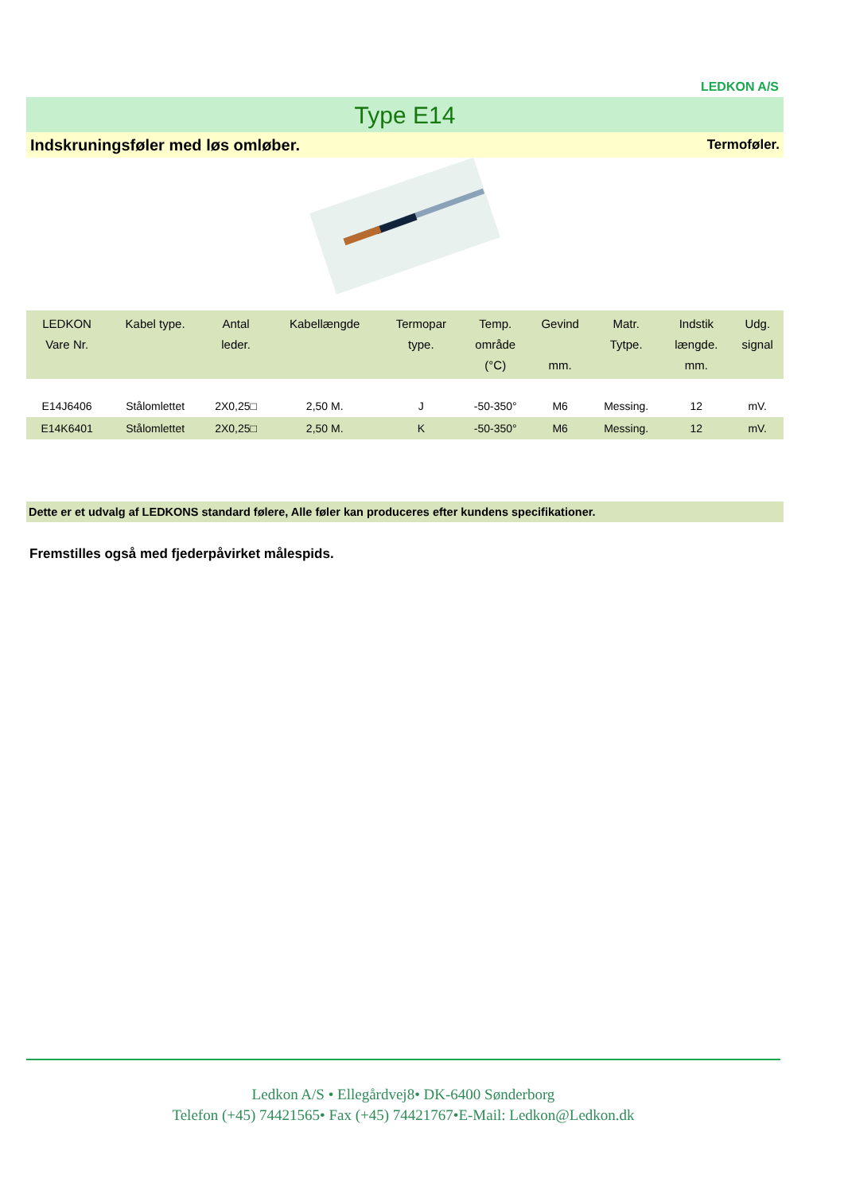LEDKON A/S
Type E14
Indskruningsføler med løs omløber. Termoføler.
| LEDKON Vare Nr. | Kabel type. | Antal leder. | Kabellængde | Termopar type. | Temp. område (°C) | Gevind mm. | Matr. Tytpe. | Indstik længde. mm. | Udg. signal |
| --- | --- | --- | --- | --- | --- | --- | --- | --- | --- |
| E14J6406 | Stålomlettet | 2X0,25□ | 2,50 M. | J | -50-350° | M6 | Messing. | 12 | mV. |
| E14K6401 | Stålomlettet | 2X0,25□ | 2,50 M. | K | -50-350° | M6 | Messing. | 12 | mV. |
Dette er et udvalg af LEDKONS standard følere, Alle føler kan produceres efter kundens specifikationer.
Fremstilles også med fjederpåvirket målespids.
Ledkon A/S • Ellegårdvej8• DK-6400 Sønderborg
Telefon (+45) 74421565• Fax (+45) 74421767•E-Mail: Ledkon@Ledkon.dk